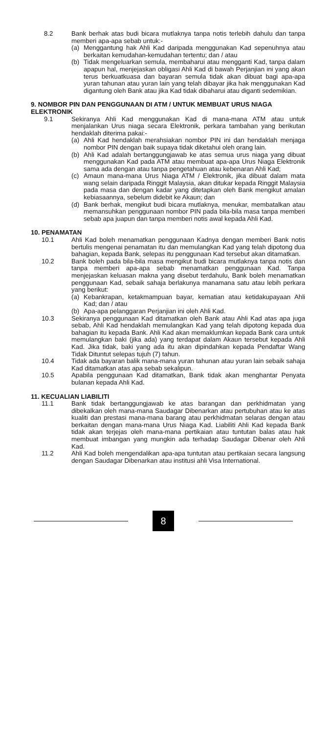8.2 Bank berhak atas budi bicara mutlaknya tanpa notis terlebih dahulu dan tanpa memberi apa-apa sebab untuk:-
(a) Menggantung hak Ahli Kad daripada menggunakan Kad sepenuhnya atau berkaitan kemudahan-kemudahan tertentu; dan / atau
(b) Tidak mengeluarkan semula, membaharui atau mengganti Kad, tanpa dalam apapun hal, menjejaskan obligasi Ahli Kad di bawah Perjanjian ini yang akan terus berkuatkuasa dan bayaran semula tidak akan dibuat bagi apa-apa yuran tahunan atau yuran lain yang telah dibayar jika hak menggunakan Kad digantung oleh Bank atau jika Kad tidak dibaharui atau diganti sedemikian.
9. NOMBOR PIN DAN PENGGUNAAN DI ATM / UNTUK MEMBUAT URUS NIAGA ELEKTRONIK
9.1 Sekiranya Ahli Kad menggunakan Kad di mana-mana ATM atau untuk menjalankan Urus niaga secara Elektronik, perkara tambahan yang berikutan hendaklah diterima pakai:-
(a) Ahli Kad hendaklah merahsiakan nombor PIN ini dan hendaklah menjaga nombor PIN dengan baik supaya tidak diketahui oleh orang lain.
(b) Ahli Kad adalah bertanggungjawab ke atas semua urus niaga yang dibuat menggunakan Kad pada ATM atau membuat apa-apa Urus Niaga Elektronik sama ada dengan atau tanpa pengetahuan atau kebenaran Ahli Kad;
(c) Amaun mana-mana Urus Niaga ATM / Elektronik, jika dibuat dalam mata wang selain daripada Ringgit Malaysia, akan ditukar kepada Ringgit Malaysia pada masa dan dengan kadar yang ditetapkan oleh Bank mengikut amalan kebiasaannya, sebelum didebit ke Akaun; dan
(d) Bank berhak, mengikut budi bicara mutlaknya, menukar, membatalkan atau memansuhkan penggunaan nombor PIN pada bila-bila masa tanpa memberi sebab apa juapun dan tanpa memberi notis awal kepada Ahli Kad.
10. PENAMATAN
10.1 Ahli Kad boleh menamatkan penggunaan Kadnya dengan memberi Bank notis bertulis mengenai penamatan itu dan memulangkan Kad yang telah dipotong dua bahagian, kepada Bank, selepas itu penggunaan Kad tersebut akan ditamatkan.
10.2 Bank boleh pada bila-bila masa mengikut budi bicara mutlaknya tanpa notis dan tanpa memberi apa-apa sebab menamatkan penggunaan Kad. Tanpa menjejaskan keluasan makna yang disebut terdahulu, Bank boleh menamatkan penggunaan Kad, sebaik sahaja berlakunya manamana satu atau lebih perkara yang berikut:
(a) Kebankrapan, ketakmampuan bayar, kematian atau ketidakupayaan Ahli Kad; dan / atau
(b) Apa-apa pelanggaran Perjanjian ini oleh Ahli Kad.
10.3 Sekiranya penggunaan Kad ditamatkan oleh Bank atau Ahli Kad atas apa juga sebab, Ahli Kad hendaklah memulangkan Kad yang telah dipotong kepada dua bahagian itu kepada Bank. Ahli Kad akan memaklumkan kepada Bank cara untuk memulangkan baki (jika ada) yang terdapat dalam Akaun tersebut kepada Ahli Kad. Jika tidak, baki yang ada itu akan dipindahkan kepada Pendaftar Wang Tidak Dituntut selepas tujuh (7) tahun.
10.4 Tidak ada bayaran balik mana-mana yuran tahunan atau yuran lain sebaik sahaja Kad ditamatkan atas apa sebab sekalipun.
10.5 Apabila penggunaan Kad ditamatkan, Bank tidak akan menghantar Penyata bulanan kepada Ahli Kad.
11. KECUALIAN LIABILITI
11.1 Bank tidak bertanggungjawab ke atas barangan dan perkhidmatan yang dibekalkan oleh mana-mana Saudagar Dibenarkan atau pertubuhan atau ke atas kualiti dan prestasi mana-mana barang atau perkhidmatan selaras dengan atau berkaitan dengan mana-mana Urus Niaga Kad. Liabiliti Ahli Kad kepada Bank tidak akan terjejas oleh mana-mana pertikaian atau tuntutan balas atau hak membuat imbangan yang mungkin ada terhadap Saudagar Dibenar oleh Ahli Kad.
11.2 Ahli Kad boleh mengendalikan apa-apa tuntutan atau pertikaian secara langsung dengan Saudagar Dibenarkan atau institusi ahli Visa International.
8